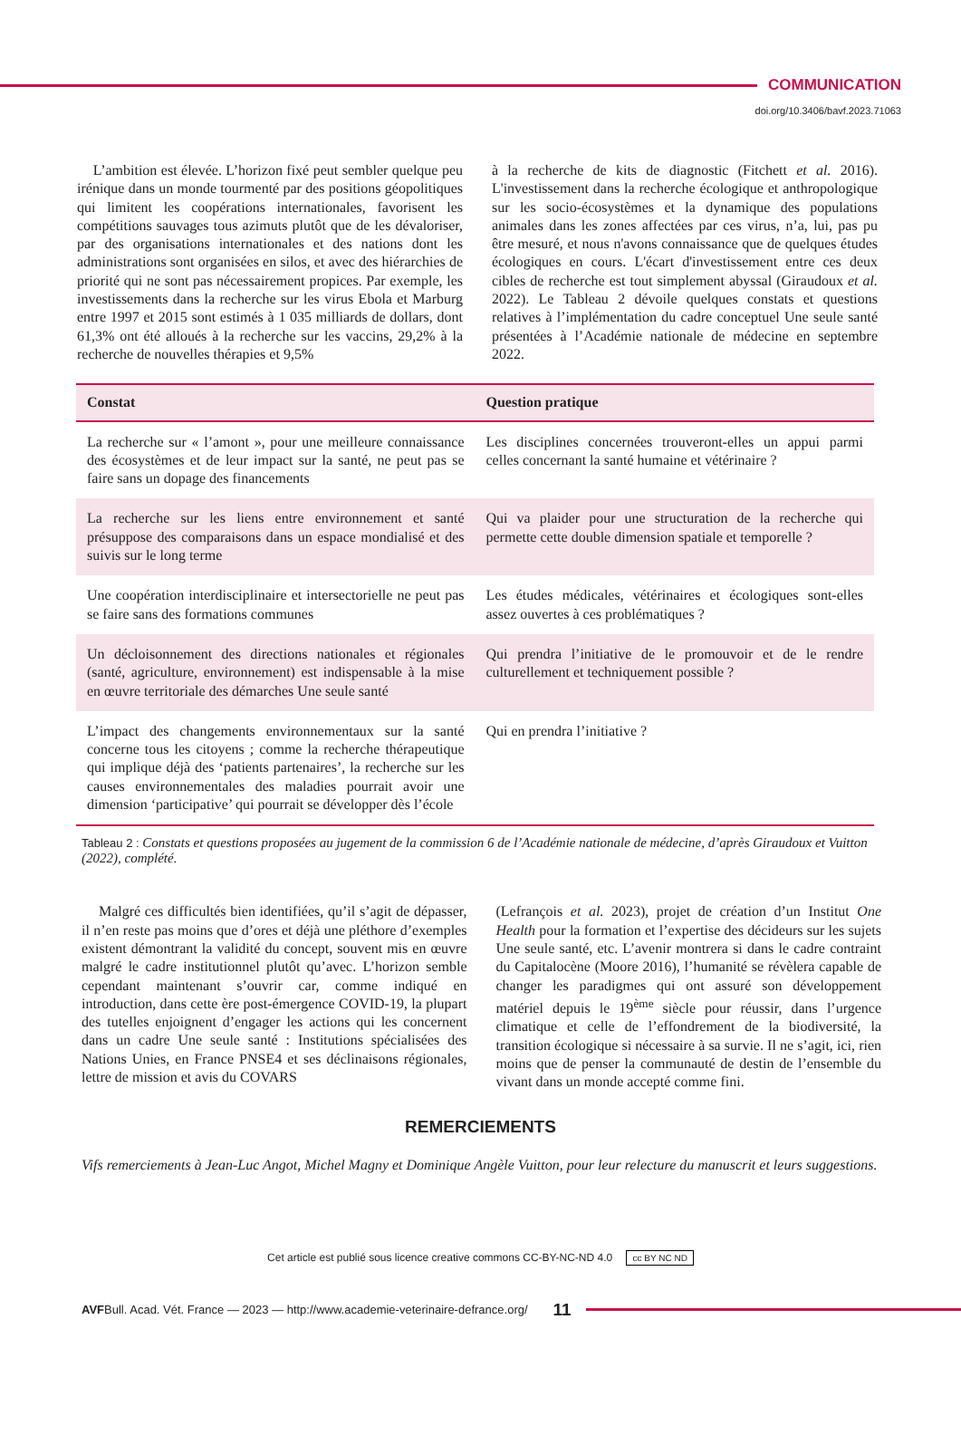COMMUNICATION
doi.org/10.3406/bavf.2023.71063
L’ambition est élevée. L’horizon fixé peut sembler quelque peu irénique dans un monde tourmenté par des positions géopolitiques qui limitent les coopérations internationales, favorisent les compétitions sauvages tous azimuts plutôt que de les dévaloriser, par des organisations internationales et des nations dont les administrations sont organisées en silos, et avec des hiérarchies de priorité qui ne sont pas nécessairement propices. Par exemple, les investissements dans la recherche sur les virus Ebola et Marburg entre 1997 et 2015 sont estimés à 1 035 milliards de dollars, dont 61,3% ont été alloués à la recherche sur les vaccins, 29,2% à la recherche de nouvelles thérapies et 9,5%
à la recherche de kits de diagnostic (Fitchett et al. 2016). L'investissement dans la recherche écologique et anthropologique sur les socio-écosystèmes et la dynamique des populations animales dans les zones affectées par ces virus, n’a, lui, pas pu être mesuré, et nous n'avons connaissance que de quelques études écologiques en cours. L'écart d'investissement entre ces deux cibles de recherche est tout simplement abyssal (Giraudoux et al. 2022). Le Tableau 2 dévoile quelques constats et questions relatives à l’implémentation du cadre conceptuel Une seule santé présentées à l’Académie nationale de médecine en septembre 2022.
| Constat | Question pratique |
| --- | --- |
| La recherche sur « l’amont », pour une meilleure connaissance des écosystèmes et de leur impact sur la santé, ne peut pas se faire sans un dopage des financements | Les disciplines concernées trouveront-elles un appui parmi celles concernant la santé humaine et vétérinaire ? |
| La recherche sur les liens entre environnement et santé présuppose des comparaisons dans un espace mondialisé et des suivis sur le long terme | Qui va plaider pour une structuration de la recherche qui permette cette double dimension spatiale et temporelle ? |
| Une coopération interdisciplinaire et intersectorielle ne peut pas se faire sans des formations communes | Les études médicales, vétérinaires et écologiques sont-elles assez ouvertes à ces problématiques ? |
| Un décloisonnement des directions nationales et régionales (santé, agriculture, environnement) est indispensable à la mise en œuvre territoriale des démarches Une seule santé | Qui prendra l’initiative de le promouvoir et de le rendre culturellement et techniquement possible ? |
| L’impact des changements environnementaux sur la santé concerne tous les citoyens ; comme la recherche thérapeutique qui implique déjà des ‘patients partenaires’, la recherche sur les causes environnementales des maladies pourrait avoir une dimension ‘participative’ qui pourrait se développer dès l’école | Qui en prendra l’initiative ? |
Tableau 2 : Constats et questions proposées au jugement de la commission 6 de l’Académie nationale de médecine, d’après Giraudoux et Vuitton (2022), complété.
Malgré ces difficultés bien identifiées, qu’il s’agit de dépasser, il n’en reste pas moins que d’ores et déjà une pléthore d’exemples existent démontrant la validité du concept, souvent mis en œuvre malgré le cadre institutionnel plutôt qu’avec. L’horizon semble cependant maintenant s’ouvrir car, comme indiqué en introduction, dans cette ère post-émergence COVID-19, la plupart des tutelles enjoignent d’engager les actions qui les concernent dans un cadre Une seule santé : Institutions spécialisées des Nations Unies, en France PNSE4 et ses déclinaisons régionales, lettre de mission et avis du COVARS
(Lefrançois et al. 2023), projet de création d’un Institut One Health pour la formation et l’expertise des décideurs sur les sujets Une seule santé, etc. L’avenir montrera si dans le cadre contraint du Capitalocène (Moore 2016), l’humanité se révèlera capable de changer les paradigmes qui ont assuré son développement matériel depuis le 19<sup>ème</sup> siècle pour réussir, dans l’urgence climatique et celle de l’effondrement de la biodiversité, la transition écologique si nécessaire à sa survie. Il ne s’agit, ici, rien moins que de penser la communauté de destin de l’ensemble du vivant dans un monde accepté comme fini.
REMERCIEMENTS
Vifs remerciements à Jean-Luc Angot, Michel Magny et Dominique Angèle Vuitton, pour leur relecture du manuscrit et leurs suggestions.
Cet article est publié sous licence creative commons CC-BY-NC-ND 4.0 cc BY NC ND
AVF Bull. Acad. Vét. France — 2023 — http://www.academie-veterinaire-defrance.org/ 11